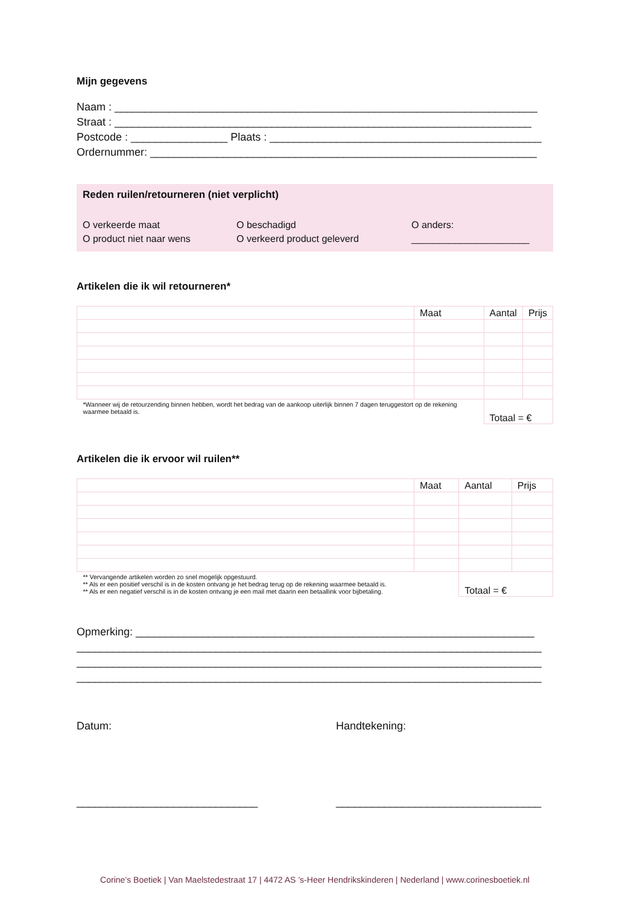Mijn gegevens
Naam : ______________________________________________________________________
Straat : _____________________________________________________________________
Postcode : ________________ Plaats : _____________________________________________
Ordernummer: ________________________________________________________________
Reden ruilen/retourneren (niet verplicht)
O verkeerde maat
O beschadigd
O anders:
O product niet naar wens
O verkeerd product geleverd
______________________
Artikelen die ik wil retourneren*
| | Maat | Aantal | Prijs |
| *Wanneer wij de retourzending binnen hebben, wordt het bedrag van de aankoop uiterlijk binnen 7 dagen teruggestort op de rekening waarmee betaald is. | | Totaal = € | |
Artikelen die ik ervoor wil ruilen**
| | Maat | Aantal | Prijs |
| ** Vervangende artikelen worden zo snel mogelijk opgestuurd. ** Als er een positief verschil is in de kosten ontvang je het bedrag terug op de rekening waarmee betaald is. ** Als er een negatief verschil is in de kosten ontvang je een mail met daarin een betaallink voor bijbetaling. | | Totaal = € | |
Opmerking: __________________________________________________________________
_____________________________________________________________________________
_____________________________________________________________________________
_____________________________________________________________________________
Datum:
______________________________
Handtekening:
__________________________________
Corine’s Boetiek | Van Maelstedestraat 17 | 4472 AS ’s-Heer Hendrikskinderen | Nederland | www.corinesboetiek.nl